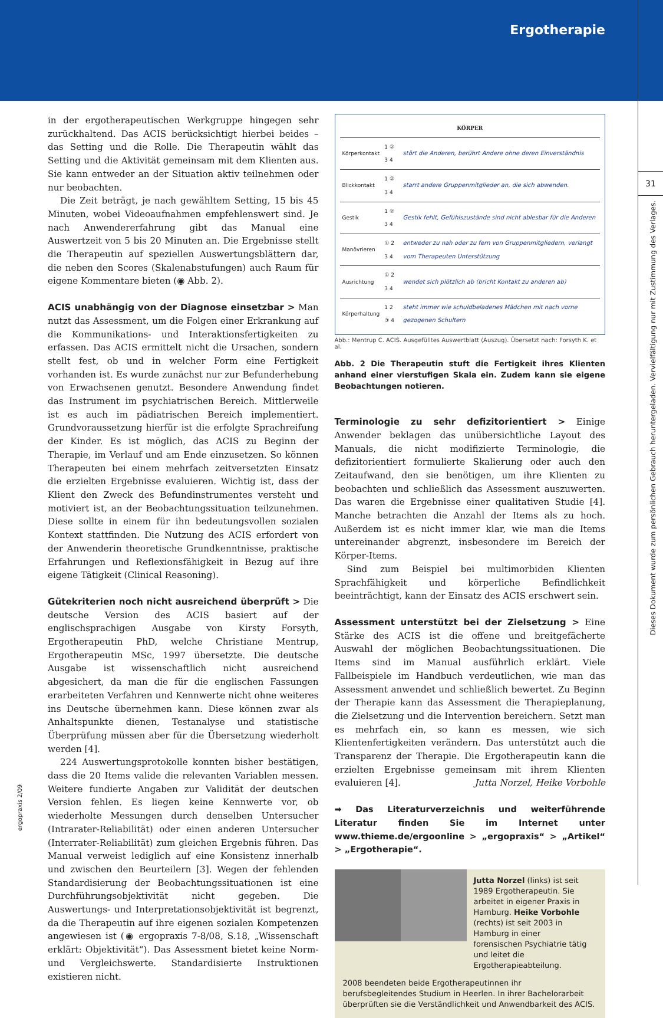Ergotherapie
Dieses Dokument wurde zum persönlichen Gebrauch heruntergeladen. Vervielfältigung nur mit Zustimmung des Verlages.
31
in der ergotherapeutischen Werkgruppe hingegen sehr zurückhaltend. Das ACIS berücksichtigt hierbei beides – das Setting und die Rolle. Die Therapeutin wählt das Setting und die Aktivität gemeinsam mit dem Klienten aus. Sie kann entweder an der Situation aktiv teilnehmen oder nur beobachten.
Die Zeit beträgt, je nach gewähltem Setting, 15 bis 45 Minuten, wobei Videoaufnahmen empfehlenswert sind. Je nach Anwendererfahrung gibt das Manual eine Auswertzeit von 5 bis 20 Minuten an. Die Ergebnisse stellt die Therapeutin auf speziellen Auswertungsblättern dar, die neben den Scores (Skalenabstufungen) auch Raum für eigene Kommentare bieten (◉ Abb. 2).
ACIS unabhängig von der Diagnose einsetzbar > Man nutzt das Assessment, um die Folgen einer Erkrankung auf die Kommunikations- und Interaktionsfertigkeiten zu erfassen. Das ACIS ermittelt nicht die Ursachen, sondern stellt fest, ob und in welcher Form eine Fertigkeit vorhanden ist. Es wurde zunächst nur zur Befunderhebung von Erwachsenen genutzt. Besondere Anwendung findet das Instrument im psychiatrischen Bereich. Mittlerweile ist es auch im pädiatrischen Bereich implementiert. Grundvoraussetzung hierfür ist die erfolgte Sprachreifung der Kinder. Es ist möglich, das ACIS zu Beginn der Therapie, im Verlauf und am Ende einzusetzen. So können Therapeuten bei einem mehrfach zeitversetzten Einsatz die erzielten Ergebnisse evaluieren. Wichtig ist, dass der Klient den Zweck des Befundinstrumentes versteht und motiviert ist, an der Beobachtungssituation teilzunehmen. Diese sollte in einem für ihn bedeutungsvollen sozialen Kontext stattfinden. Die Nutzung des ACIS erfordert von der Anwenderin theoretische Grundkenntnisse, praktische Erfahrungen und Reflexionsfähigkeit in Bezug auf ihre eigene Tätigkeit (Clinical Reasoning).
Gütekriterien noch nicht ausreichend überprüft > Die deutsche Version des ACIS basiert auf der englischsprachigen Ausgabe von Kirsty Forsyth, Ergotherapeutin PhD, welche Christiane Mentrup, Ergotherapeutin MSc, 1997 übersetzte. Die deutsche Ausgabe ist wissenschaftlich nicht ausreichend abgesichert, da man die für die englischen Fassungen erarbeiteten Verfahren und Kennwerte nicht ohne weiteres ins Deutsche übernehmen kann. Diese können zwar als Anhaltspunkte dienen, Testanalyse und statistische Überprüfung müssen aber für die Übersetzung wiederholt werden [4].
224 Auswertungsprotokolle konnten bisher bestätigen, dass die 20 Items valide die relevanten Variablen messen. Weitere fundierte Angaben zur Validität der deutschen Version fehlen. Es liegen keine Kennwerte vor, ob wiederholte Messungen durch denselben Untersucher (Intrarater-Reliabilität) oder einen anderen Untersucher (Interrater-Reliabilität) zum gleichen Ergebnis führen. Das Manual verweist lediglich auf eine Konsistenz innerhalb und zwischen den Beurteilern [3]. Wegen der fehlenden Standardisierung der Beobachtungssituationen ist eine Durchführungsobjektivität nicht gegeben. Die Auswertungs- und Interpretationsobjektivität ist begrenzt, da die Therapeutin auf ihre eigenen sozialen Kompetenzen angewiesen ist (◉ ergopraxis 7-8/08, S.18, „Wissenschaft erklärt: Objektivität“). Das Assessment bietet keine Norm- und Vergleichswerte. Standardisierte Instruktionen existieren nicht.
| KÖRPER | | |
| --- | --- | --- |
| Körperkontakt | 1 ② 3 4 | stört die Anderen, berührt Andere ohne deren Einverständnis |
| Blickkontakt | 1 ② 3 4 | starrt andere Gruppenmitglieder an, die sich abwenden. |
| Gestik | 1 ② 3 4 | Gestik fehlt, Gefühlszustände sind nicht ablesbar für die Anderen |
| Manövrieren | ① 2 3 4 | entweder zu nah oder zu fern von Gruppenmitgliedern, verlangt vom Therapeuten Unterstützung |
| Ausrichtung | ① 2 3 4 | wendet sich plötzlich ab (bricht Kontakt zu anderen ab) |
| Körperhaltung | 1 2 ③ 4 | steht immer wie schuldbeladenes Mädchen mit nach vorne gezogenen Schultern |
Abb.: Mentrup C. ACIS. Ausgefülltes Auswertblatt (Auszug). Übersetzt nach: Forsyth K. et al.
Abb. 2 Die Therapeutin stuft die Fertigkeit ihres Klienten anhand einer vierstufigen Skala ein. Zudem kann sie eigene Beobachtungen notieren.
Terminologie zu sehr defizitorientiert > Einige Anwender beklagen das unübersichtliche Layout des Manuals, die nicht modifizierte Terminologie, die defizitorientiert formulierte Skalierung oder auch den Zeitaufwand, den sie benötigen, um ihre Klienten zu beobachten und schließlich das Assessment auszuwerten. Das waren die Ergebnisse einer qualitativen Studie [4]. Manche betrachten die Anzahl der Items als zu hoch. Außerdem ist es nicht immer klar, wie man die Items untereinander abgrenzt, insbesondere im Bereich der Körper-Items.
Sind zum Beispiel bei multimorbiden Klienten Sprachfähigkeit und körperliche Befindlichkeit beeinträchtigt, kann der Einsatz des ACIS erschwert sein.
Assessment unterstützt bei der Zielsetzung > Eine Stärke des ACIS ist die offene und breitgefächerte Auswahl der möglichen Beobachtungssituationen. Die Items sind im Manual ausführlich erklärt. Viele Fallbeispiele im Handbuch verdeutlichen, wie man das Assessment anwendet und schließlich bewertet. Zu Beginn der Therapie kann das Assessment die Therapieplanung, die Zielsetzung und die Intervention bereichern. Setzt man es mehrfach ein, so kann es messen, wie sich Klientenfertigkeiten verändern. Das unterstützt auch die Transparenz der Therapie. Die Ergotherapeutin kann die erzielten Ergebnisse gemeinsam mit ihrem Klienten evaluieren [4]. Jutta Norzel, Heike Vorbohle
➡ Das Literaturverzeichnis und weiterführende Literatur finden Sie im Internet unter www.thieme.de/ergoonline > „ergopraxis“ > „Artikel“ > „Ergotherapie“.
Jutta Norzel (links) ist seit 1989 Ergotherapeutin. Sie arbeitet in eigener Praxis in Hamburg. Heike Vorbohle (rechts) ist seit 2003 in Hamburg in einer forensischen Psychiatrie tätig und leitet die Ergotherapieabteilung.
2008 beendeten beide Ergotherapeutinnen ihr berufsbegleitendes Studium in Heerlen. In ihrer Bachelorarbeit überprüften sie die Verständlichkeit und Anwendbarkeit des ACIS.
ergopraxis 2/09